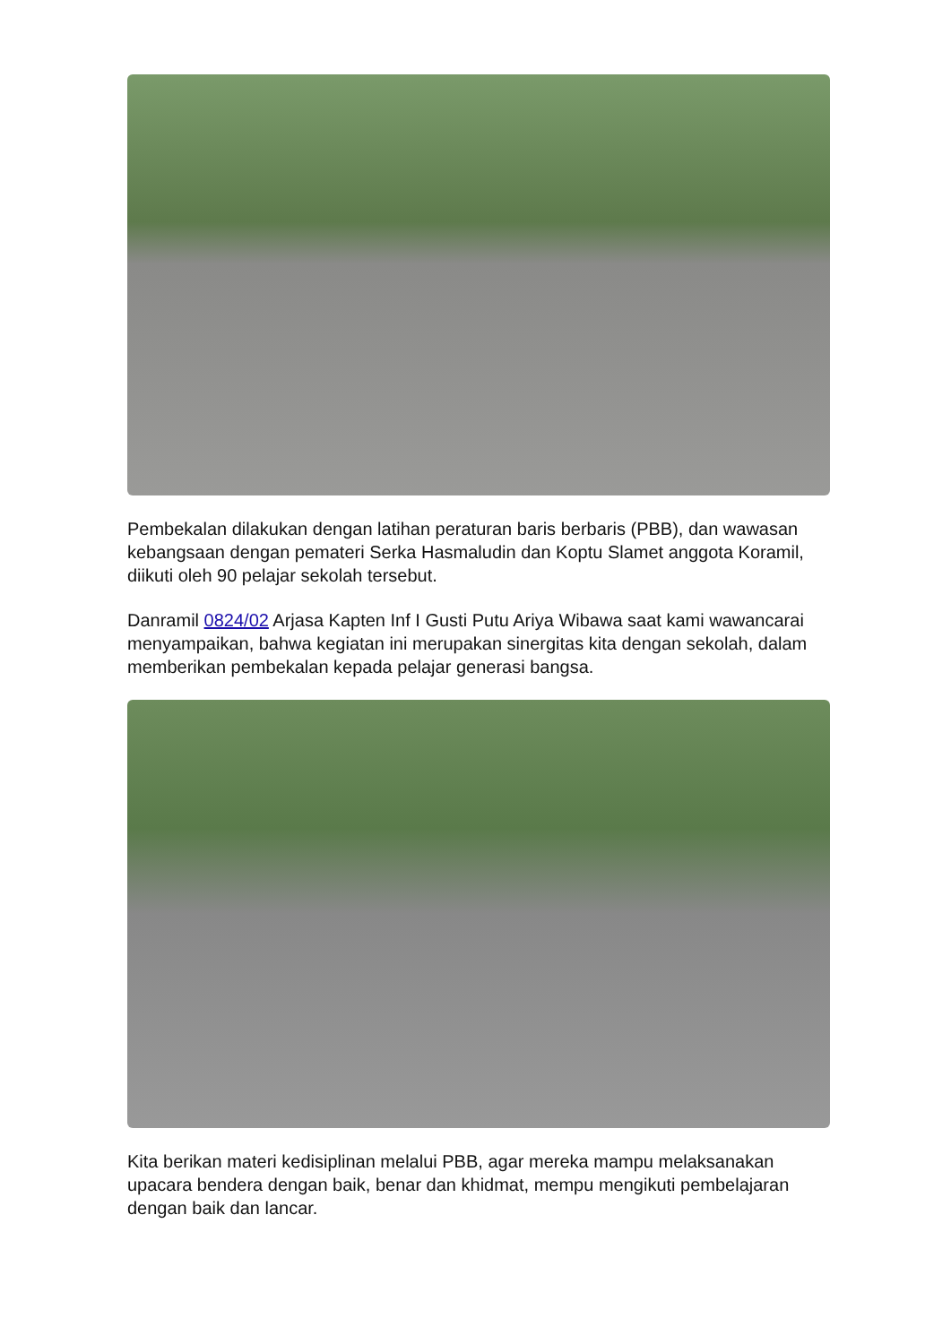Pembekalan dilakukan dengan latihan peraturan baris berbaris (PBB), dan wawasan kebangsaan dengan pemateri Serka Hasmaludin dan Koptu Slamet anggota Koramil, diikuti oleh 90 pelajar sekolah tersebut.
Danramil 0824/02 Arjasa Kapten Inf I Gusti Putu Ariya Wibawa saat kami wawancarai menyampaikan, bahwa kegiatan ini merupakan sinergitas kita dengan sekolah, dalam memberikan pembekalan kepada pelajar generasi bangsa.
Kita berikan materi kedisiplinan melalui PBB, agar mereka mampu melaksanakan upacara bendera dengan baik, benar dan khidmat, mempu mengikuti pembelajaran dengan baik dan lancar.